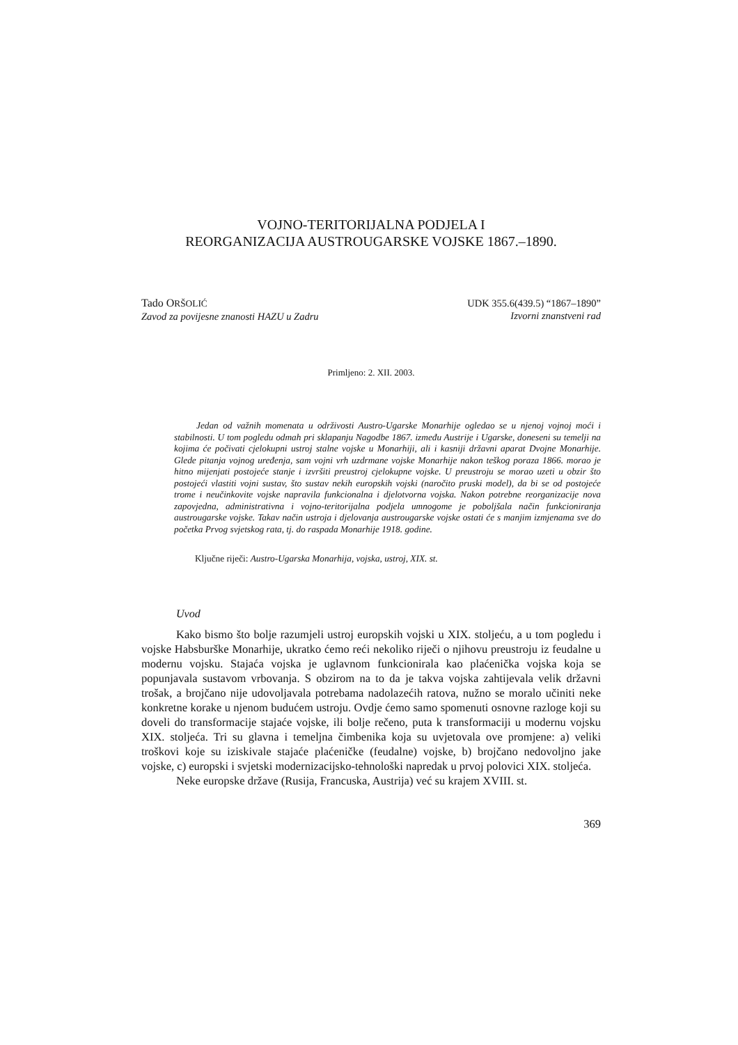VOJNO-TERITORIJALNA PODJELA I
REORGANIZACIJA AUSTROUGARSKE VOJSKE 1867.–1890.
Tado ORŠOLIĆ
Zavod za povijesne znanosti HAZU u Zadru
UDK 355.6(439.5) “1867–1890”
Izvorni znanstveni rad
Primljeno: 2. XII. 2003.
Jedan od važnih momenata u održivosti Austro-Ugarske Monarhije ogledao se u njenoj vojnoj moći i stabilnosti. U tom pogledu odmah pri sklapanju Nagodbe 1867. između Austrije i Ugarske, doneseni su temelji na kojima će počivati cjelokupni ustroj stalne vojske u Monarhiji, ali i kasniji državni aparat Dvojne Monarhije. Glede pitanja vojnog uređenja, sam vojni vrh uzdrmane vojske Monarhije nakon teškog poraza 1866. morao je hitno mijenjati postojeće stanje i izvršiti preustroj cjelokupne vojske. U preustroju se morao uzeti u obzir što postojeći vlastiti vojni sustav, što sustav nekih europskih vojski (naročito pruski model), da bi se od postojeće trome i neučinkovite vojske napravila funkcionalna i djelotvorna vojska. Nakon potrebne reorganizacije nova zapovjedna, administrativna i vojno-teritorijalna podjela umnogome je poboljšala način funkcioniranja austrougarske vojske. Takav način ustroja i djelovanja austrougarske vojske ostati će s manjim izmjenama sve do početka Prvog svjetskog rata, tj. do raspada Monarhije 1918. godine.
Ključne riječi: Austro-Ugarska Monarhija, vojska, ustroj, XIX. st.
Uvod
Kako bismo što bolje razumjeli ustroj europskih vojski u XIX. stoljeću, a u tom pogledu i vojske Habsburške Monarhije, ukratko ćemo reći nekoliko riječi o njihovu preustroju iz feudalne u modernu vojsku. Stajaća vojska je uglavnom funkcionirala kao plaćenička vojska koja se popunjavala sustavom vrbovanja. S obzirom na to da je takva vojska zahtijevala velik državni trošak, a brojčano nije udovoljavala potrebama nadolazećih ratova, nužno se moralo učiniti neke konkretne korake u njenom budućem ustroju. Ovdje ćemo samo spomenuti osnovne razloge koji su doveli do transformacije stajaće vojske, ili bolje rečeno, puta k transformaciji u modernu vojsku XIX. stoljeća. Tri su glavna i temeljna čimbenika koja su uvjetovala ove promjene: a) veliki troškovi koje su iziskivale stajaće plaćeničke (feudalne) vojske, b) brojčano nedovoljno jake vojske, c) europski i svjetski modernizacijsko-tehnološki napredak u prvoj polovici XIX. stoljeća.
Neke europske države (Rusija, Francuska, Austrija) već su krajem XVIII. st.
369